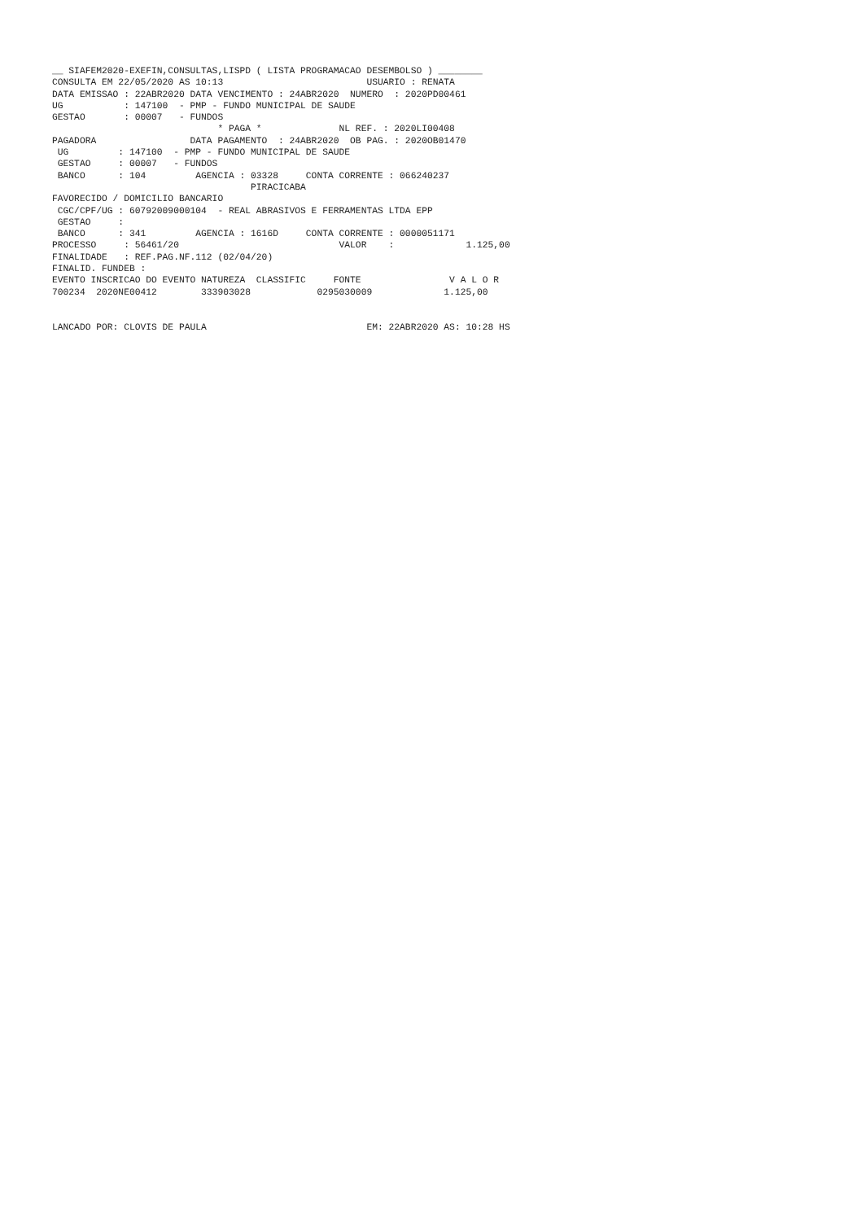__ SIAFEM2020-EXEFIN,CONSULTAS,LISPD ( LISTA PROGRAMACAO DESEMBOLSO ) ________
CONSULTA EM 22/05/2020 AS 10:13                          USUARIO : RENATA
DATA EMISSAO : 22ABR2020 DATA VENCIMENTO : 24ABR2020  NUMERO  : 2020PD00461
UG           : 147100  - PMP - FUNDO MUNICIPAL DE SAUDE
GESTAO       : 00007   - FUNDOS
                              * PAGA *              NL REF. : 2020LI00408
PAGADORA                 DATA PAGAMENTO  : 24ABR2020  OB PAG. : 2020OB01470
 UG         : 147100  - PMP - FUNDO MUNICIPAL DE SAUDE
 GESTAO     : 00007   - FUNDOS
 BANCO      : 104         AGENCIA : 03328     CONTA CORRENTE : 066240237
                                    PIRACICABA
FAVORECIDO / DOMICILIO BANCARIO
 CGC/CPF/UG : 60792009000104  - REAL ABRASIVOS E FERRAMENTAS LTDA EPP
 GESTAO     :
 BANCO      : 341         AGENCIA : 1616D     CONTA CORRENTE : 0000051171
PROCESSO     : 56461/20                             VALOR    :             1.125,00
FINALIDADE   : REF.PAG.NF.112 (02/04/20)
FINALID. FUNDEB :
EVENTO INSCRICAO DO EVENTO NATUREZA  CLASSIFIC     FONTE                V A L O R
700234  2020NE00412        333903028            0295030009             1.125,00


LANCADO POR: CLOVIS DE PAULA                             EM: 22ABR2020 AS: 10:28 HS